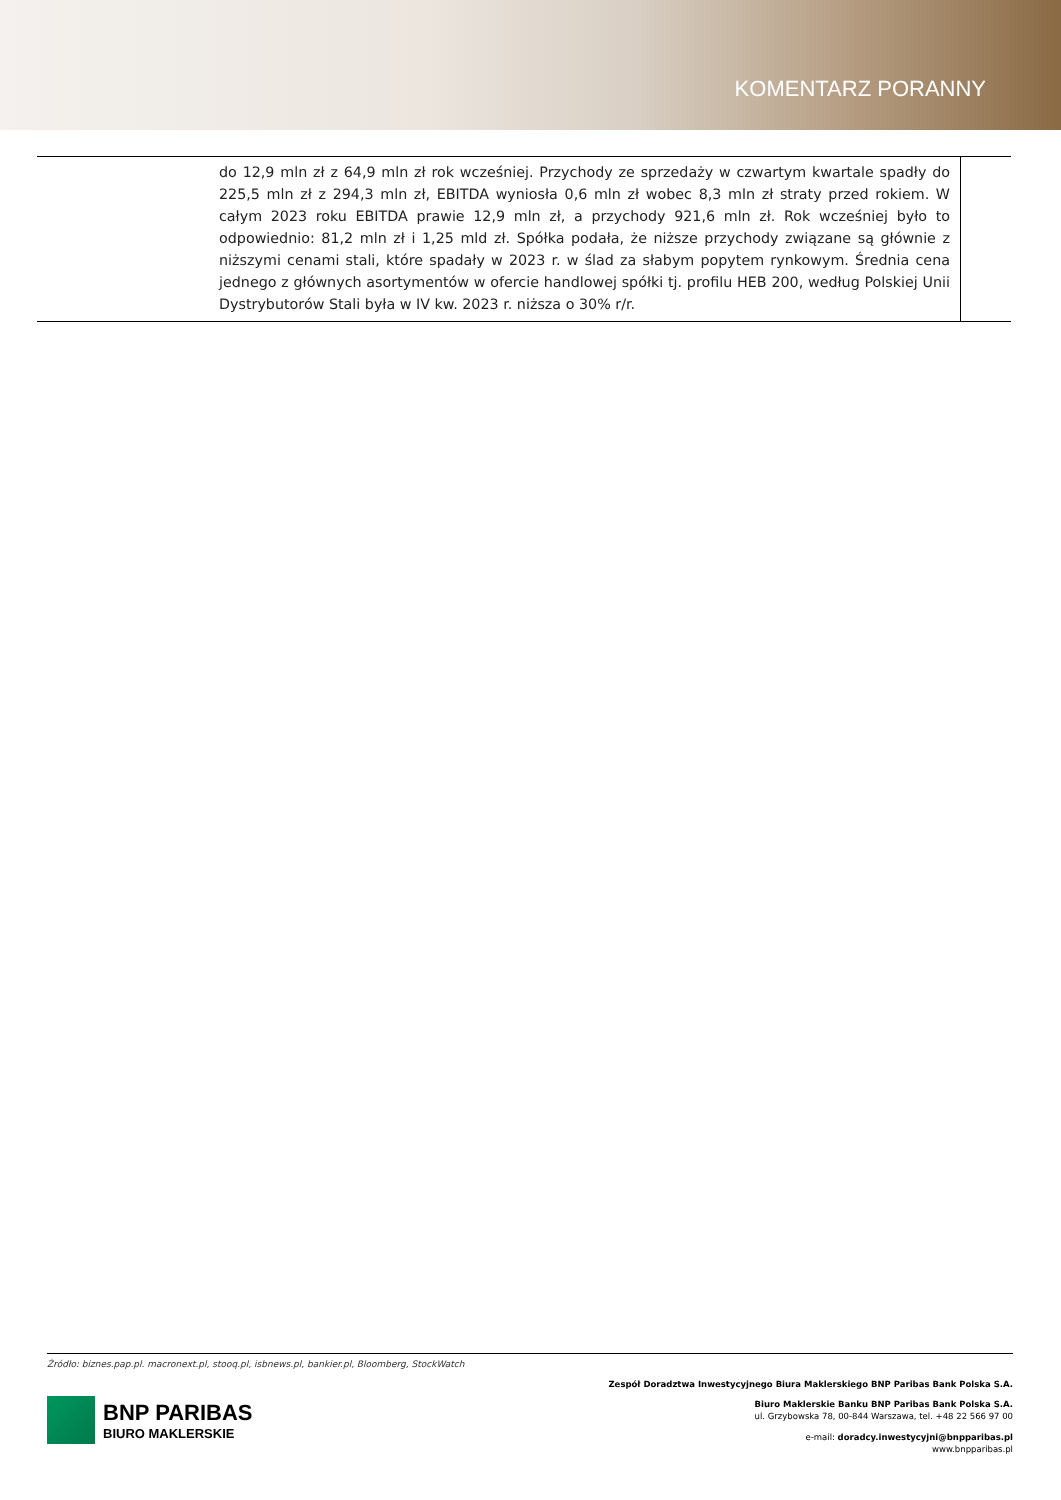KOMENTARZ PORANNY
| | do 12,9 mln zł z 64,9 mln zł rok wcześniej. Przychody ze sprzedaży w czwartym kwartale spadły do 225,5 mln zł z 294,3 mln zł, EBITDA wyniosła 0,6 mln zł wobec 8,3 mln zł straty przed rokiem. W całym 2023 roku EBITDA prawie 12,9 mln zł, a przychody 921,6 mln zł. Rok wcześniej było to odpowiednio: 81,2 mln zł i 1,25 mld zł. Spółka podała, że niższe przychody związane są głównie z niższymi cenami stali, które spadały w 2023 r. w ślad za słabym popytem rynkowym. Średnia cena jednego z głównych asortymentów w ofercie handlowej spółki tj. profilu HEB 200, według Polskiej Unii Dystrybutorów Stali była w IV kw. 2023 r. niższa o 30% r/r. | |
Źródło: biznes.pap.pl. macronext.pl, stooq.pl, isbnews.pl, bankier.pl, Bloomberg, StockWatch
BNP PARIBAS
BIURO MAKLERSKIE
Zespół Doradztwa Inwestycyjnego Biura Maklerskiego BNP Paribas Bank Polska S.A.
Biuro Maklerskie Banku BNP Paribas Bank Polska S.A.
ul. Grzybowska 78, 00-844 Warszawa, tel. +48 22 566 97 00
e-mail: doradcy.inwestycyjni@bnpparibas.pl
www.bnpparibas.pl